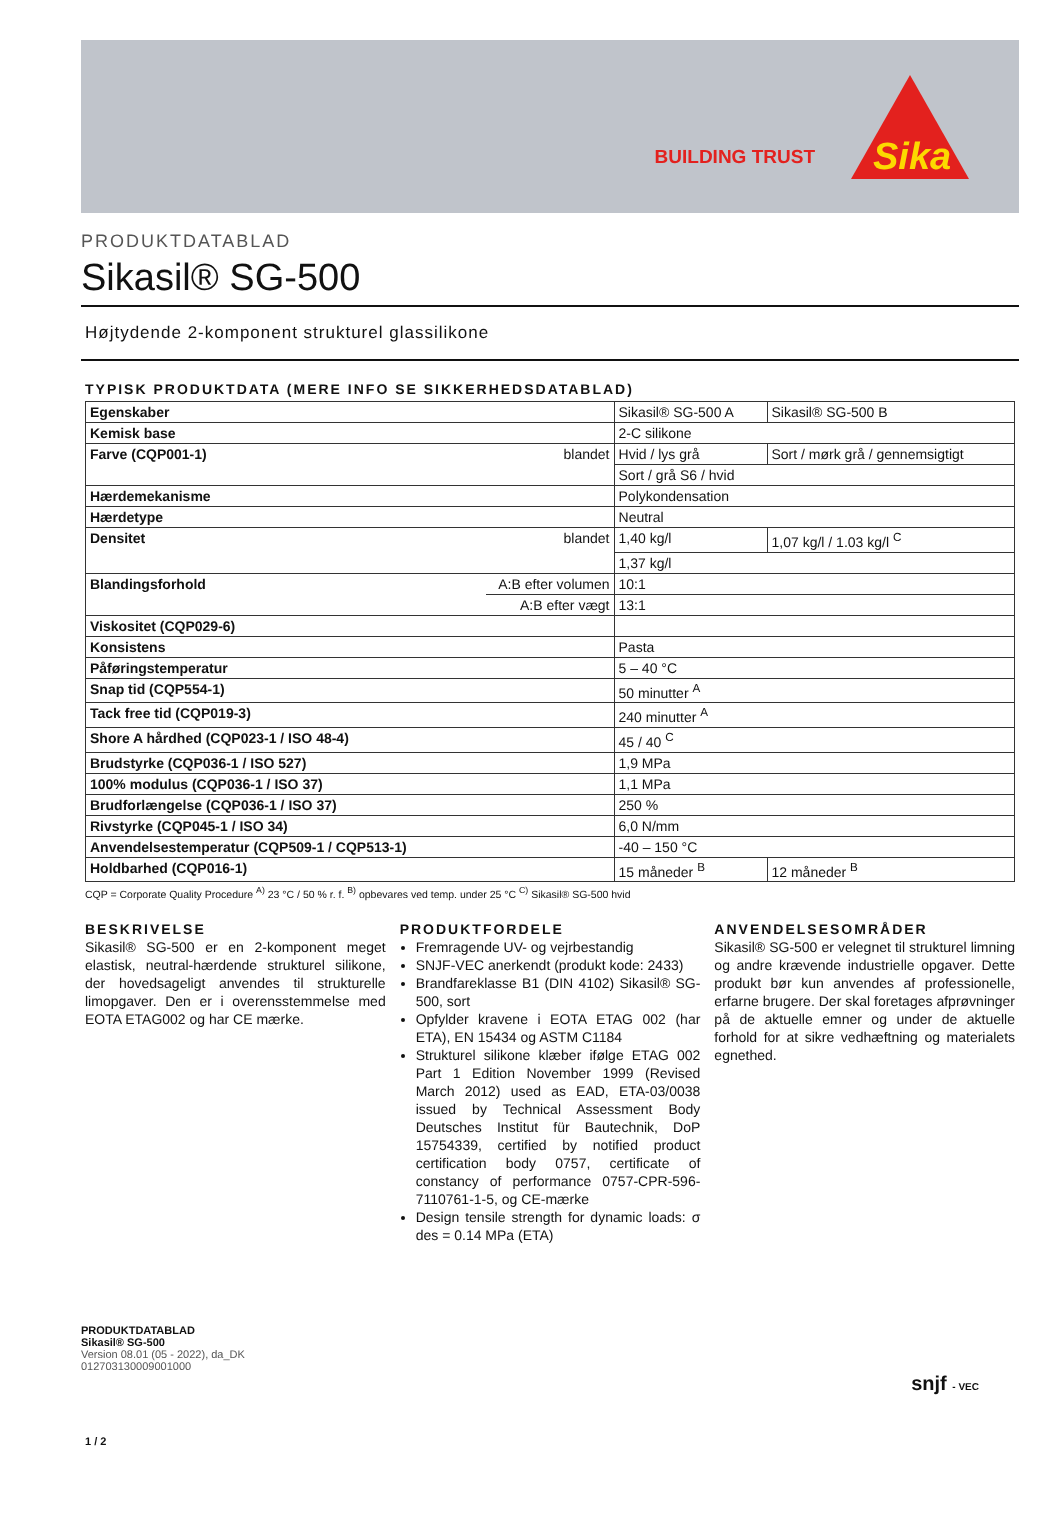BUILDING TRUST
Sika
PRODUKTDATABLAD
Sikasil® SG-500
Højtydende 2-komponent strukturel glassilikone
TYPISK PRODUKTDATA (MERE INFO SE SIKKERHEDSDATABLAD)
| Egenskaber | | Sikasil® SG-500 A | Sikasil® SG-500 B |
| Kemisk base | | 2-C silikone | |
| Farve (CQP001-1) | blandet | Hvid / lys grå | Sort / mørk grå / gennemsigtigt |
| | | Sort / grå S6 / hvid | |
| Hærdemekanisme | | Polykondensation | |
| Hærdetype | | Neutral | |
| Densitet | blandet | 1,40 kg/l | 1,07 kg/l / 1.03 kg/l <sup>C</sup> |
| | | 1,37 kg/l | |
| Blandingsforhold | A:B efter volumen | 10:1 | |
| | A:B efter vægt | 13:1 | |
| Viskositet (CQP029-6) | | | |
| Konsistens | | Pasta | |
| Påføringstemperatur | | 5 – 40 °C | |
| Snap tid (CQP554-1) | | 50 minutter <sup>A</sup> | |
| Tack free tid (CQP019-3) | | 240 minutter <sup>A</sup> | |
| Shore A hårdhed (CQP023-1 / ISO 48-4) | | 45 / 40 <sup>C</sup> | |
| Brudstyrke (CQP036-1 / ISO 527) | | 1,9 MPa | |
| 100% modulus (CQP036-1 / ISO 37) | | 1,1 MPa | |
| Brudforlængelse (CQP036-1 / ISO 37) | | 250 % | |
| Rivstyrke (CQP045-1 / ISO 34) | | 6,0 N/mm | |
| Anvendelsestemperatur (CQP509-1 / CQP513-1) | | -40 – 150 °C | |
| Holdbarhed (CQP016-1) | | 15 måneder <sup>B</sup> | 12 måneder <sup>B</sup> |
CQP = Corporate Quality Procedure <sup>A)</sup> 23 °C / 50 % r. f. <sup>B)</sup> opbevares ved temp. under 25 °C <sup>C)</sup> Sikasil® SG-500 hvid
BESKRIVELSE
Sikasil® SG-500 er en 2-komponent meget elastisk, neutral-hærdende strukturel silikone, der hovedsageligt anvendes til strukturelle limopgaver. Den er i overensstemmelse med EOTA ETAG002 og har CE mærke.
PRODUKTFORDELE
Fremragende UV- og vejrbestandig
SNJF-VEC anerkendt (produkt kode: 2433)
Brandfareklasse B1 (DIN 4102) Sikasil® SG-500, sort
Opfylder kravene i EOTA ETAG 002 (har ETA), EN 15434 og ASTM C1184
Strukturel silikone klæber ifølge ETAG 002 Part 1 Edition November 1999 (Revised March 2012) used as EAD, ETA-03/0038 issued by Technical Assessment Body Deutsches Institut für Bautechnik, DoP 15754339, certified by notified product certification body 0757, certificate of constancy of performance 0757-CPR-596-7110761-1-5, og CE-mærke
Design tensile strength for dynamic loads: σ des = 0.14 MPa (ETA)
ANVENDELSESOMRÅDER
Sikasil® SG-500 er velegnet til strukturel limning og andre krævende industrielle opgaver. Dette produkt bør kun anvendes af professionelle, erfarne brugere. Der skal foretages afprøvninger på de aktuelle emner og under de aktuelle forhold for at sikre vedhæftning og materialets egnethed.
PRODUKTDATABLAD
Sikasil® SG-500
Version 08.01 (05 - 2022), da_DK
012703130009001000
snjf - VEC
1 / 2